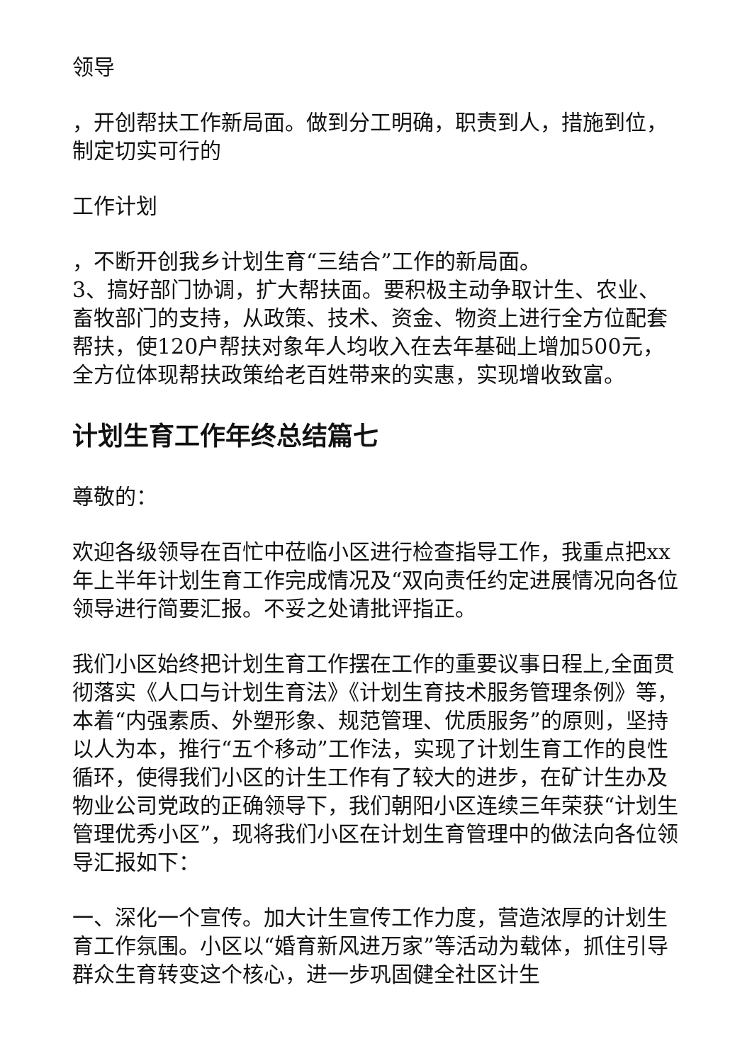领导
，开创帮扶工作新局面。做到分工明确，职责到人，措施到位，制定切实可行的
工作计划
，不断开创我乡计划生育“三结合”工作的新局面。
3、搞好部门协调，扩大帮扶面。要积极主动争取计生、农业、畜牧部门的支持，从政策、技术、资金、物资上进行全方位配套帮扶，使120户帮扶对象年人均收入在去年基础上增加500元，全方位体现帮扶政策给老百姓带来的实惠，实现增收致富。
计划生育工作年终总结篇七
尊敬的：
欢迎各级领导在百忙中莅临小区进行检查指导工作，我重点把xx年上半年计划生育工作完成情况及“双向责任约定进展情况向各位领导进行简要汇报。不妥之处请批评指正。
我们小区始终把计划生育工作摆在工作的重要议事日程上,全面贯彻落实《人口与计划生育法》《计划生育技术服务管理条例》等，本着“内强素质、外塑形象、规范管理、优质服务”的原则，坚持以人为本，推行“五个移动”工作法，实现了计划生育工作的良性循环，使得我们小区的计生工作有了较大的进步，在矿计生办及物业公司党政的正确领导下，我们朝阳小区连续三年荣获“计划生管理优秀小区”，现将我们小区在计划生育管理中的做法向各位领导汇报如下：
一、深化一个宣传。加大计生宣传工作力度，营造浓厚的计划生育工作氛围。小区以“婚育新风进万家”等活动为载体，抓住引导群众生育转变这个核心，进一步巩固健全社区计生